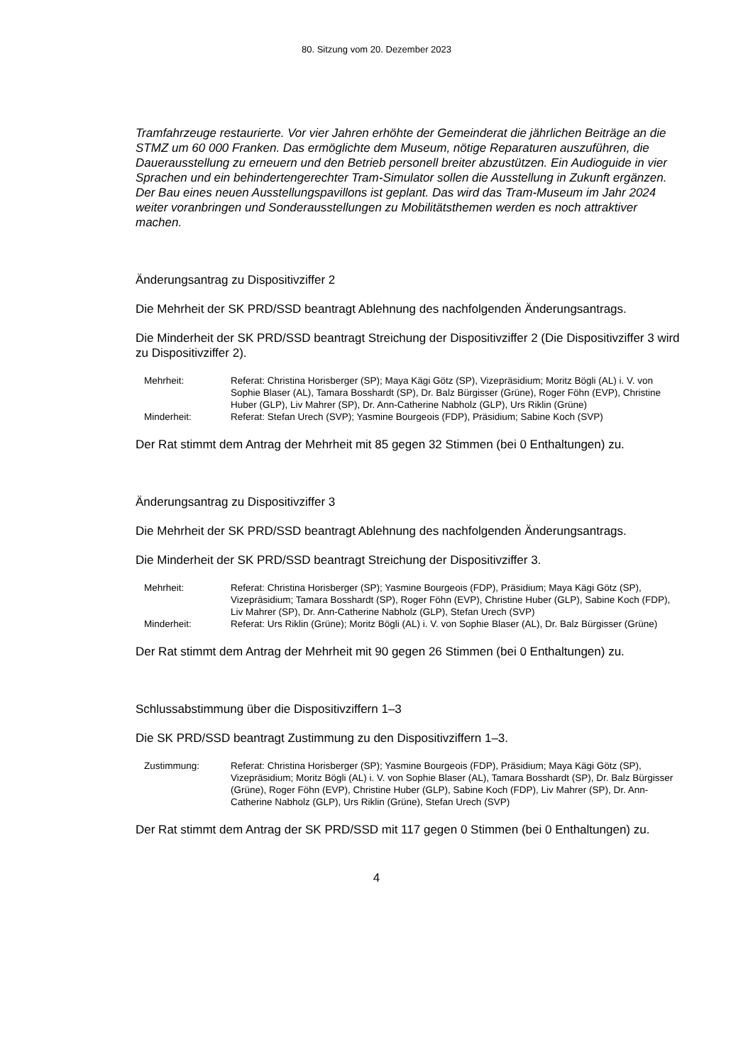80. Sitzung vom 20. Dezember 2023
Tramfahrzeuge restaurierte. Vor vier Jahren erhöhte der Gemeinderat die jährlichen Beiträge an die STMZ um 60 000 Franken. Das ermöglichte dem Museum, nötige Reparaturen auszuführen, die Dauerausstellung zu erneuern und den Betrieb personell breiter abzustützen. Ein Audioguide in vier Sprachen und ein behindertengerechter Tram-Simulator sollen die Ausstellung in Zukunft ergänzen. Der Bau eines neuen Ausstellungspavillons ist geplant. Das wird das Tram-Museum im Jahr 2024 weiter voranbringen und Sonderausstellungen zu Mobilitätsthemen werden es noch attraktiver machen.
Änderungsantrag zu Dispositivziffer 2
Die Mehrheit der SK PRD/SSD beantragt Ablehnung des nachfolgenden Änderungsantrags.
Die Minderheit der SK PRD/SSD beantragt Streichung der Dispositivziffer 2 (Die Dispositivziffer 3 wird zu Dispositivziffer 2).
| Mehrheit: | Referat: Christina Horisberger (SP); Maya Kägi Götz (SP), Vizepräsidium; Moritz Bögli (AL) i. V. von Sophie Blaser (AL), Tamara Bosshardt (SP), Dr. Balz Bürgisser (Grüne), Roger Föhn (EVP), Christine Huber (GLP), Liv Mahrer (SP), Dr. Ann-Catherine Nabholz (GLP), Urs Riklin (Grüne) |
| Minderheit: | Referat: Stefan Urech (SVP); Yasmine Bourgeois (FDP), Präsidium; Sabine Koch (SVP) |
Der Rat stimmt dem Antrag der Mehrheit mit 85 gegen 32 Stimmen (bei 0 Enthaltungen) zu.
Änderungsantrag zu Dispositivziffer 3
Die Mehrheit der SK PRD/SSD beantragt Ablehnung des nachfolgenden Änderungsantrags.
Die Minderheit der SK PRD/SSD beantragt Streichung der Dispositivziffer 3.
| Mehrheit: | Referat: Christina Horisberger (SP); Yasmine Bourgeois (FDP), Präsidium; Maya Kägi Götz (SP), Vizepräsidium; Tamara Bosshardt (SP), Roger Föhn (EVP), Christine Huber (GLP), Sabine Koch (FDP), Liv Mahrer (SP), Dr. Ann-Catherine Nabholz (GLP), Stefan Urech (SVP) |
| Minderheit: | Referat: Urs Riklin (Grüne); Moritz Bögli (AL) i. V. von Sophie Blaser (AL), Dr. Balz Bürgisser (Grüne) |
Der Rat stimmt dem Antrag der Mehrheit mit 90 gegen 26 Stimmen (bei 0 Enthaltungen) zu.
Schlussabstimmung über die Dispositivziffern 1–3
Die SK PRD/SSD beantragt Zustimmung zu den Dispositivziffern 1–3.
| Zustimmung: | Referat: Christina Horisberger (SP); Yasmine Bourgeois (FDP), Präsidium; Maya Kägi Götz (SP), Vizepräsidium; Moritz Bögli (AL) i. V. von Sophie Blaser (AL), Tamara Bosshardt (SP), Dr. Balz Bürgisser (Grüne), Roger Föhn (EVP), Christine Huber (GLP), Sabine Koch (FDP), Liv Mahrer (SP), Dr. Ann-Catherine Nabholz (GLP), Urs Riklin (Grüne), Stefan Urech (SVP) |
Der Rat stimmt dem Antrag der SK PRD/SSD mit 117 gegen 0 Stimmen (bei 0 Enthaltungen) zu.
4